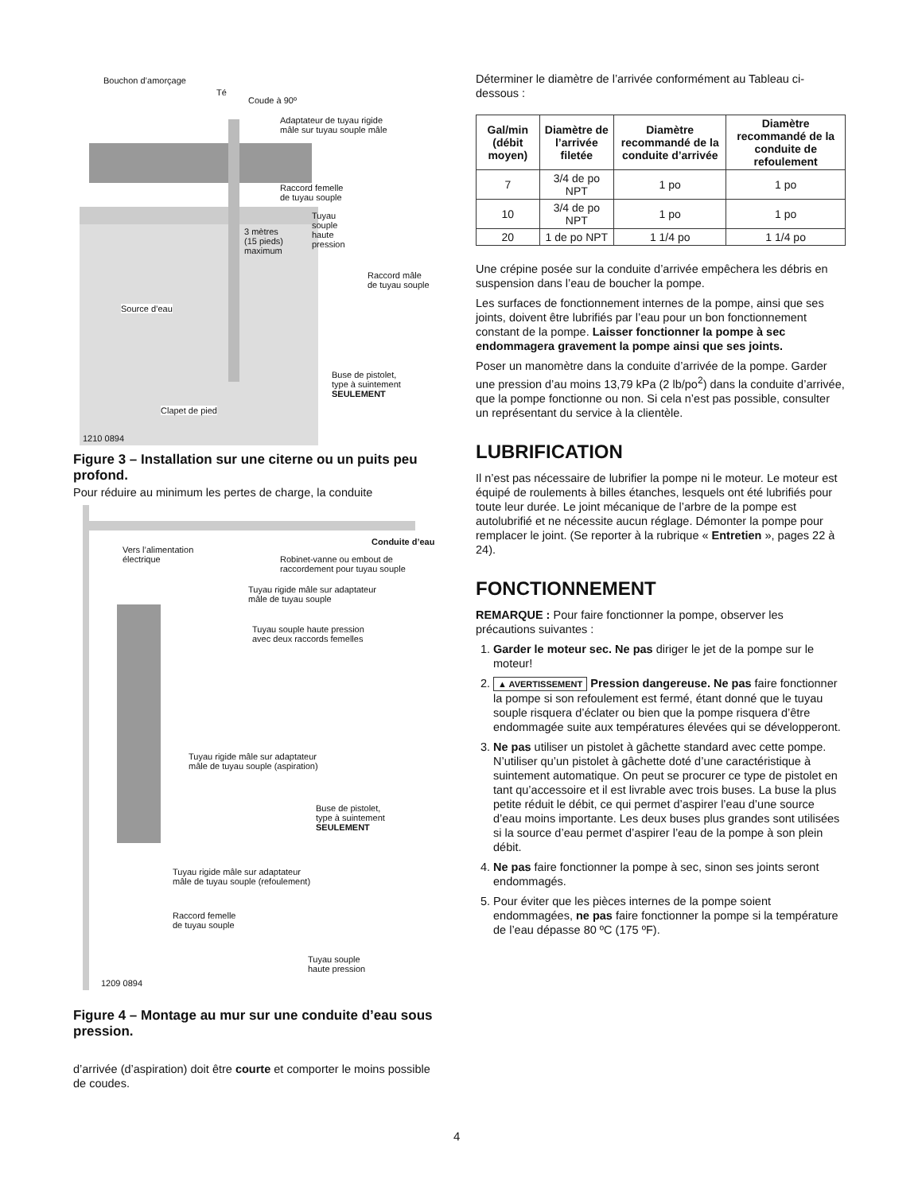Bouchon d’amorçage
Té
Coude à 90º
Adaptateur de tuyau rigide
mâle sur tuyau souple mâle
Raccord femelle
de tuyau souple
Tuyau
souple
haute
pression
3 mètres
(15 pieds)
maximum
Raccord mâle
de tuyau souple
Source d’eau
Buse de pistolet,
type à suintement
SEULEMENT
Clapet de pied
1210 0894
Figure 3 – Installation sur une citerne ou un puits peu profond.
Pour réduire au minimum les pertes de charge, la conduite
Conduite d’eau
Vers l’alimentation
électrique
Robinet-vanne ou embout de
raccordement pour tuyau souple
Tuyau rigide mâle sur adaptateur
mâle de tuyau souple
Tuyau souple haute pression
avec deux raccords femelles
Tuyau rigide mâle sur adaptateur
mâle de tuyau souple (aspiration)
Buse de pistolet,
type à suintement
SEULEMENT
Tuyau rigide mâle sur adaptateur
mâle de tuyau souple (refoulement)
Raccord femelle
de tuyau souple
Tuyau souple
haute pression
1209 0894
Figure 4 – Montage au mur sur une conduite d’eau sous pression.
d’arrivée (d’aspiration) doit être courte et comporter le moins possible de coudes.
Déterminer le diamètre de l’arrivée conformément au Tableau ci-dessous :
| Gal/min (débit moyen) | Diamètre de l’arrivée filetée | Diamètre recommandé de la conduite d’arrivée | Diamètre recommandé de la conduite de refoulement |
| --- | --- | --- | --- |
| 7 | 3/4 de po NPT | 1 po | 1 po |
| 10 | 3/4 de po NPT | 1 po | 1 po |
| 20 | 1 de po NPT | 1 1/4 po | 1 1/4 po |
Une crépine posée sur la conduite d’arrivée empêchera les débris en suspension dans l’eau de boucher la pompe.
Les surfaces de fonctionnement internes de la pompe, ainsi que ses joints, doivent être lubrifiés par l’eau pour un bon fonctionnement constant de la pompe. Laisser fonctionner la pompe à sec endommagera gravement la pompe ainsi que ses joints.
Poser un manomètre dans la conduite d’arrivée de la pompe. Garder une pression d’au moins 13,79 kPa (2 lb/po<sup>2</sup>) dans la conduite d’arrivée, que la pompe fonctionne ou non. Si cela n’est pas possible, consulter un représentant du service à la clientèle.
LUBRIFICATION
Il n’est pas nécessaire de lubrifier la pompe ni le moteur. Le moteur est équipé de roulements à billes étanches, lesquels ont été lubrifiés pour toute leur durée. Le joint mécanique de l’arbre de la pompe est autolubrifié et ne nécessite aucun réglage. Démonter la pompe pour remplacer le joint. (Se reporter à la rubrique « Entretien », pages 22 à 24).
FONCTIONNEMENT
REMARQUE : Pour faire fonctionner la pompe, observer les précautions suivantes :
1. Garder le moteur sec. Ne pas diriger le jet de la pompe sur le moteur!
2. ▲ AVERTISSEMENT Pression dangereuse. Ne pas faire fonctionner la pompe si son refoulement est fermé, étant donné que le tuyau souple risquera d’éclater ou bien que la pompe risquera d’être endommagée suite aux températures élevées qui se développeront.
3. Ne pas utiliser un pistolet à gâchette standard avec cette pompe. N’utiliser qu’un pistolet à gâchette doté d’une caractéristique à suintement automatique. On peut se procurer ce type de pistolet en tant qu’accessoire et il est livrable avec trois buses. La buse la plus petite réduit le débit, ce qui permet d’aspirer l’eau d’une source d’eau moins importante. Les deux buses plus grandes sont utilisées si la source d’eau permet d’aspirer l’eau de la pompe à son plein débit.
4. Ne pas faire fonctionner la pompe à sec, sinon ses joints seront endommagés.
5. Pour éviter que les pièces internes de la pompe soient endommagées, ne pas faire fonctionner la pompe si la température de l’eau dépasse 80 ºC (175 ºF).
4